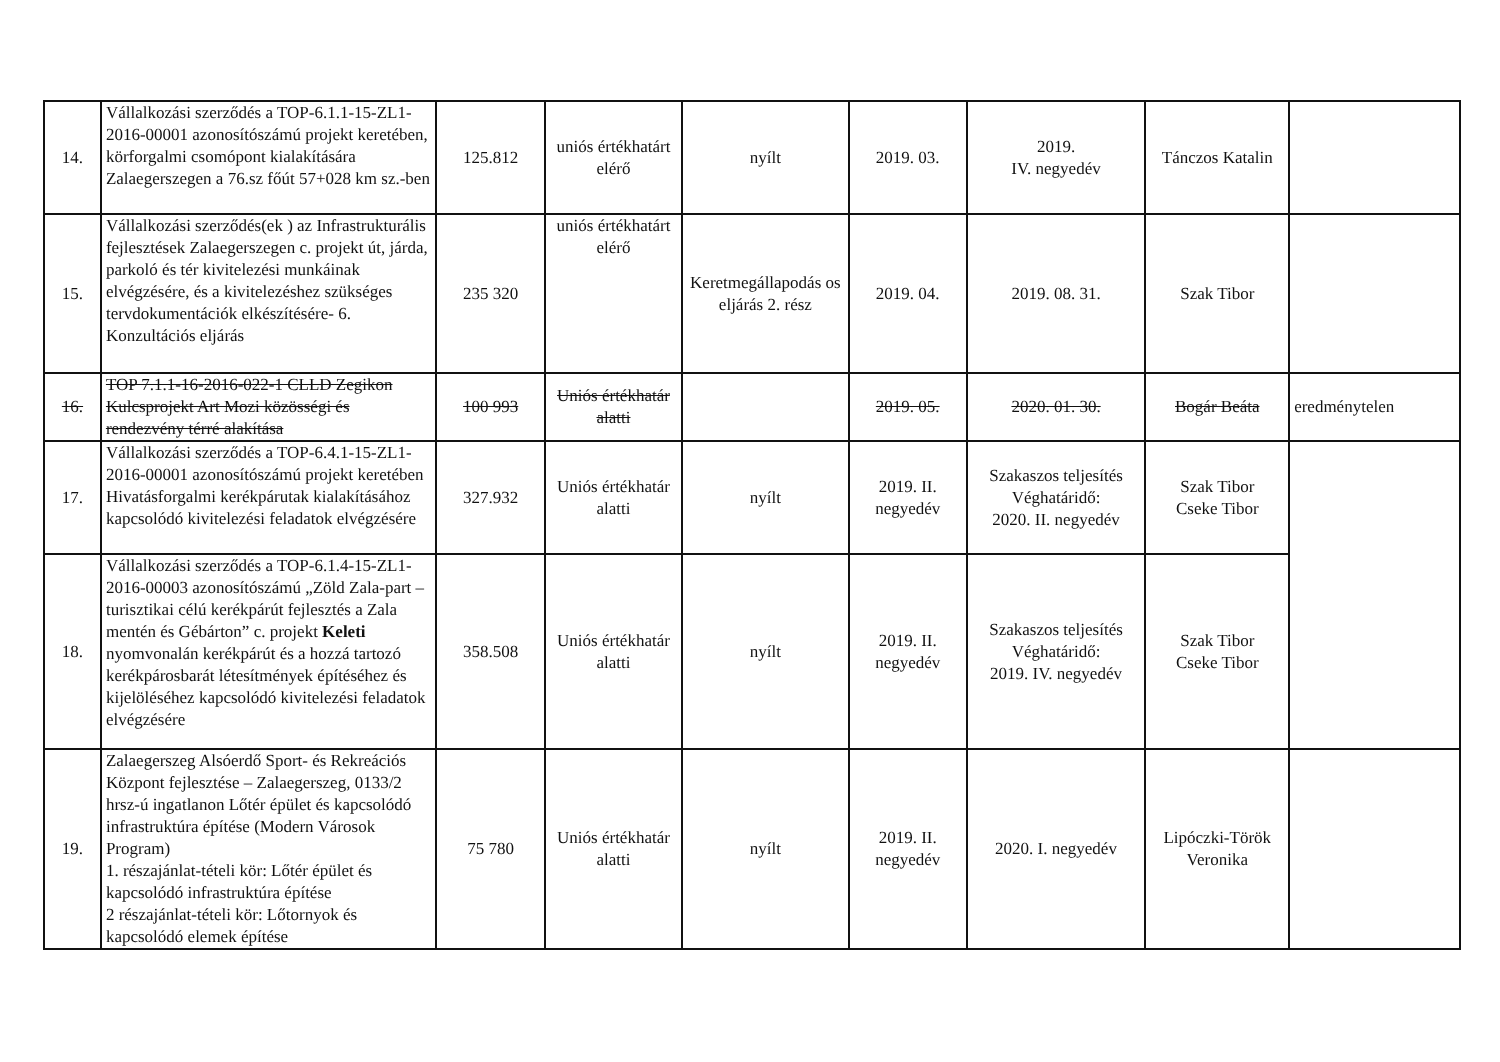| 14. | Vállalkozási szerződés a TOP-6.1.1-15-ZL1-2016-00001 azonosítószámú projekt keretében, körforgalmi csomópont kialakítására Zalaegerszegen a 76.sz főút 57+028 km sz.-ben | 125.812 | uniós értékhatárt elérő | nyílt | 2019. 03. | 2019. IV. negyedév | Tánczos Katalin | |
| 15. | Vállalkozási szerződés(ek ) az Infrastrukturális fejlesztések Zalaegerszegen c. projekt út, járda, parkoló és tér kivitelezési munkáinak elvégzésére, és a kivitelezéshez szükséges tervdokumentációk elkészítésére- 6. Konzultációs eljárás | 235 320 | uniós értékhatárt elérő | Keretmegállapodás os eljárás 2. rész | 2019. 04. | 2019. 08. 31. | Szak Tibor | |
| 16. | TOP 7.1.1-16-2016-022-1 CLLD Zegikon Kulcsprojekt Art Mozi közösségi és rendezvény térré alakítása | 100 993 | Uniós értékhatár alatti | | 2019. 05. | 2020. 01. 30. | Bogár Beáta | eredménytelen |
| 17. | Vállalkozási szerződés a TOP-6.4.1-15-ZL1-2016-00001 azonosítószámú projekt keretében Hivatásforgalmi kerékpárutak kialakításához kapcsolódó kivitelezési feladatok elvégzésére | 327.932 | Uniós értékhatár alatti | nyílt | 2019. II. negyedév | Szakaszos teljesítés Véghatáridő: 2020. II. negyedév | Szak Tibor Cseke Tibor | |
| 18. | Vállalkozási szerződés a TOP-6.1.4-15-ZL1-2016-00003 azonosítószámú „Zöld Zala-part – turisztikai célú kerékpárút fejlesztés a Zala mentén és Gébárton” c. projekt Keleti nyomvonalán kerékpárút és a hozzá tartozó kerékpárosbarát létesítmények építéséhez és kijelöléséhez kapcsolódó kivitelezési feladatok elvégzésére | 358.508 | Uniós értékhatár alatti | nyílt | 2019. II. negyedév | Szakaszos teljesítés Véghatáridő: 2019. IV. negyedév | Szak Tibor Cseke Tibor | |
| 19. | Zalaegerszeg Alsóerdő Sport- és Rekreációs Központ fejlesztése – Zalaegerszeg, 0133/2 hrsz-ú ingatlanon Lőtér épület és kapcsolódó infrastruktúra építése (Modern Városok Program) 1. részajánlat-tételi kör: Lőtér épület és kapcsolódó infrastruktúra építése 2 részajánlat-tételi kör: Lőtornyok és kapcsolódó elemek építése | 75 780 | Uniós értékhatár alatti | nyílt | 2019. II. negyedév | 2020. I. negyedév | Lipóczki-Török Veronika | |